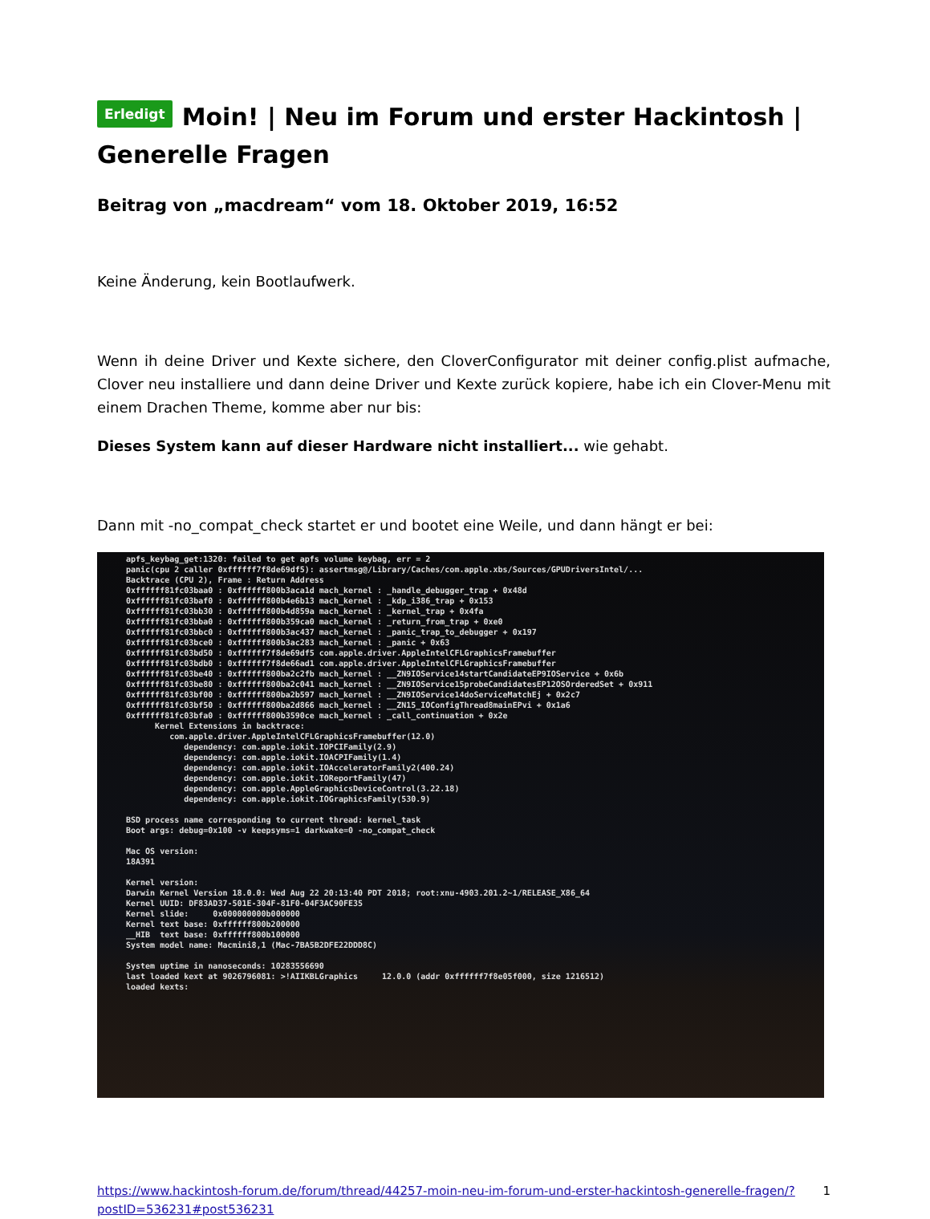Erledigt Moin! | Neu im Forum und erster Hackintosh | Generelle Fragen
Beitrag von „macdream“ vom 18. Oktober 2019, 16:52
Keine Änderung, kein Bootlaufwerk.
Wenn ih deine Driver und Kexte sichere, den CloverConfigurator mit deiner config.plist aufmache, Clover neu installiere und dann deine Driver und Kexte zurück kopiere, habe ich ein Clover-Menu mit einem Drachen Theme, komme aber nur bis:
Dieses System kann auf dieser Hardware nicht installiert... wie gehabt.
Dann mit -no_compat_check startet er und bootet eine Weile, und dann hängt er bei:
apfs_keybag_get:1320: failed to get apfs volume keybag, err = 2
panic(cpu 2 caller 0xffffff7f8de69df5): assertmsg@/Library/Caches/com.apple.xbs/Sources/GPUDriversIntel/...
Backtrace (CPU 2), Frame : Return Address
0xffffff81fc03baa0 : 0xffffff800b3aca1d mach_kernel : _handle_debugger_trap + 0x48d
0xffffff81fc03baf0 : 0xffffff800b4e6b13 mach_kernel : _kdp_i386_trap + 0x153
0xffffff81fc03bb30 : 0xffffff800b4d859a mach_kernel : _kernel_trap + 0x4fa
0xffffff81fc03bba0 : 0xffffff800b359ca0 mach_kernel : _return_from_trap + 0xe0
0xffffff81fc03bbc0 : 0xffffff800b3ac437 mach_kernel : _panic_trap_to_debugger + 0x197
0xffffff81fc03bce0 : 0xffffff800b3ac283 mach_kernel : _panic + 0x63
0xffffff81fc03bd50 : 0xffffff7f8de69df5 com.apple.driver.AppleIntelCFLGraphicsFramebuffer
0xffffff81fc03bdb0 : 0xffffff7f8de66ad1 com.apple.driver.AppleIntelCFLGraphicsFramebuffer
0xffffff81fc03be40 : 0xffffff800ba2c2fb mach_kernel : __ZN9IOService14startCandidateEP9IOService + 0x6b
0xffffff81fc03be80 : 0xffffff800ba2c041 mach_kernel : __ZN9IOService15probeCandidatesEP12OSOrderedSet + 0x911
0xffffff81fc03bf00 : 0xffffff800ba2b597 mach_kernel : __ZN9IOService14doServiceMatchEj + 0x2c7
0xffffff81fc03bf50 : 0xffffff800ba2d866 mach_kernel : __ZN15_IOConfigThread8mainEPvi + 0x1a6
0xffffff81fc03bfa0 : 0xffffff800b3590ce mach_kernel : _call_continuation + 0x2e
      Kernel Extensions in backtrace:
         com.apple.driver.AppleIntelCFLGraphicsFramebuffer(12.0)
            dependency: com.apple.iokit.IOPCIFamily(2.9)
            dependency: com.apple.iokit.IOACPIFamily(1.4)
            dependency: com.apple.iokit.IOAcceleratorFamily2(400.24)
            dependency: com.apple.iokit.IOReportFamily(47)
            dependency: com.apple.AppleGraphicsDeviceControl(3.22.18)
            dependency: com.apple.iokit.IOGraphicsFamily(530.9)

BSD process name corresponding to current thread: kernel_task
Boot args: debug=0x100 -v keepsyms=1 darkwake=0 -no_compat_check

Mac OS version:
18A391

Kernel version:
Darwin Kernel Version 18.0.0: Wed Aug 22 20:13:40 PDT 2018; root:xnu-4903.201.2~1/RELEASE_X86_64
Kernel UUID: DF83AD37-501E-304F-81F0-04F3AC90FE35
Kernel slide:     0x000000000b000000
Kernel text base: 0xffffff800b200000
__HIB  text base: 0xffffff800b100000
System model name: Macmini8,1 (Mac-7BA5B2DFE22DDD8C)

System uptime in nanoseconds: 10283556690
last loaded kext at 9026796081: >!AIIKBLGraphics     12.0.0 (addr 0xffffff7f8e05f000, size 1216512)
loaded kexts:
https://www.hackintosh-forum.de/forum/thread/44257-moin-neu-im-forum-und-erster-hackintosh-generelle-fragen/?postID=536231#post536231 1